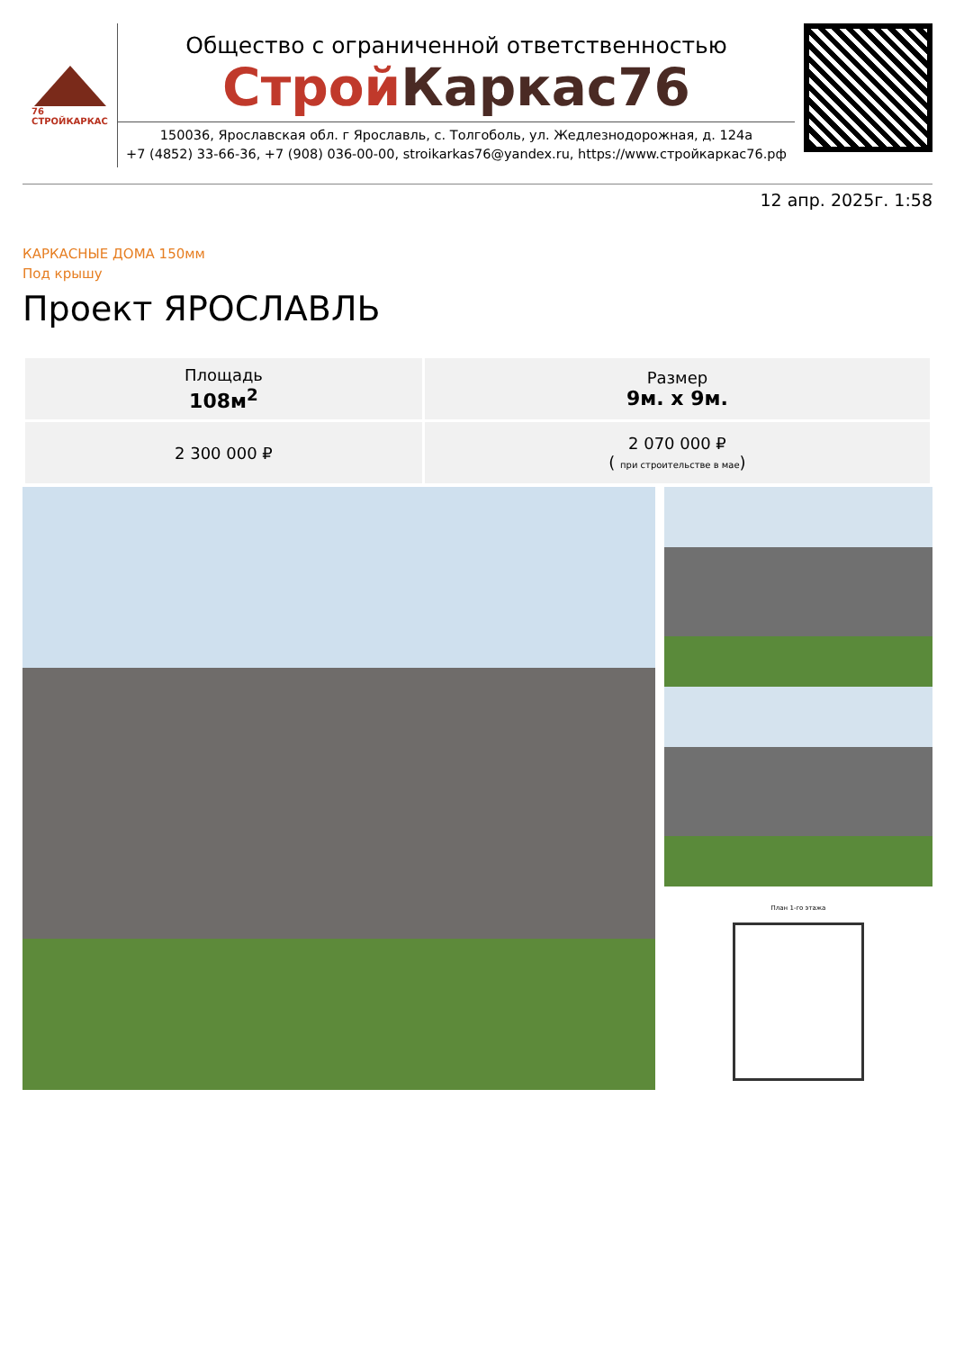76
СТРОЙКАРКАС
Общество с ограниченной ответственностью
Строй Каркас76
150036, Ярославская обл. г Ярославль, с. Толгоболь, ул. Жедлезнодорожная, д. 124а
+7 (4852) 33-66-36, +7 (908) 036-00-00, stroikarkas76@yandex.ru, https://www.стройкаркас76.рф
12 апр. 2025г. 1:58
КАРКАСНЫЕ ДОМА 150мм
Под крышу
Проект ЯРОСЛАВЛЬ
| Площадь 108м<sup>2</sup> | Размер 9м. х 9м. |
| 2 300 000 ₽ | 2 070 000 ₽ ( при строительстве в мае ) |
План 1-го этажа